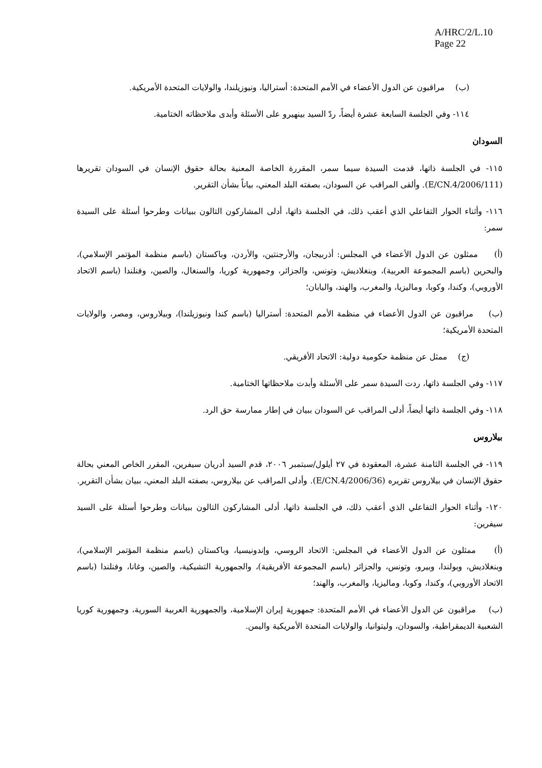A/HRC/2/L.10
Page 22
(ب) مراقبون عن الدول الأعضاء في الأمم المتحدة: أستراليا، ونيوزيلندا، والولايات المتحدة الأمريكية.
١١٤- وفي الجلسة السابعة عشرة أيضاً، ردّ السيد بينهيرو على الأسئلة وأبدى ملاحظاته الختامية.
السودان
١١٥- في الجلسة ذاتها، قدمت السيدة سيما سمر، المقررة الخاصة المعنية بحالة حقوق الإنسان في السودان تقريرها (E/CN.4/2006/111). وألقى المراقب عن السودان، بصفته البلد المعني، بياناً بشأن التقرير.
١١٦- وأثناء الحوار التفاعلي الذي أعقب ذلك، في الجلسة ذاتها، أدلى المشاركون التالون ببيانات وطرحوا أسئلة على السيدة سمر:
(أ) ممثلون عن الدول الأعضاء في المجلس: أذربيجان، والأرجنتين، والأردن، وباكستان (باسم منظمة المؤتمر الإسلامي)، والبحرين (باسم المجموعة العربية)، وبنغلاديش، وتونس، والجزائر، وجمهورية كوريا، والسنغال، والصين، وفنلندا (باسم الاتحاد الأوروبي)، وكندا، وكوبا، وماليزيا، والمغرب، والهند، واليابان؛
(ب) مراقبون عن الدول الأعضاء في منظمة الأمم المتحدة: أستراليا (باسم كندا ونيوزيلندا)، وبيلاروس، ومصر، والولايات المتحدة الأمريكية؛
(ج) ممثل عن منظمة حكومية دولية: الاتحاد الأفريقي.
١١٧- وفي الجلسة ذاتها، ردت السيدة سمر على الأسئلة وأبدت ملاحظاتها الختامية.
١١٨- وفي الجلسة ذاتها أيضاً، أدلى المراقب عن السودان ببيان في إطار ممارسة حق الرد.
بيلاروس
١١٩- في الجلسة الثامنة عشرة، المعقودة في ٢٧ أيلول/سبتمبر ٢٠٠٦، قدم السيد أدريان سيفرين، المقرر الخاص المعني بحالة حقوق الإنسان في بيلاروس تقريره (E/CN.4/2006/36). وأدلى المراقب عن بيلاروس، بصفته البلد المعني، ببيان بشأن التقرير.
١٢٠- وأثناء الحوار التفاعلي الذي أعقب ذلك، في الجلسة ذاتها، أدلى المشاركون التالون ببيانات وطرحوا أسئلة على السيد سيفرين:
(أ) ممثلون عن الدول الأعضاء في المجلس: الاتحاد الروسي، وإندونيسيا، وباكستان (باسم منظمة المؤتمر الإسلامي)، وبنغلاديش، وبولندا، وبيرو، وتونس، والجزائر (باسم المجموعة الأفريقية)، والجمهورية التشيكية، والصين، وغانا، وفنلندا (باسم الاتحاد الأوروبي)، وكندا، وكوبا، وماليزيا، والمغرب، والهند؛
(ب) مراقبون عن الدول الأعضاء في الأمم المتحدة: جمهورية إيران الإسلامية، والجمهورية العربية السورية، وجمهورية كوريا الشعبية الديمقراطية، والسودان، وليتوانيا، والولايات المتحدة الأمريكية واليمن.